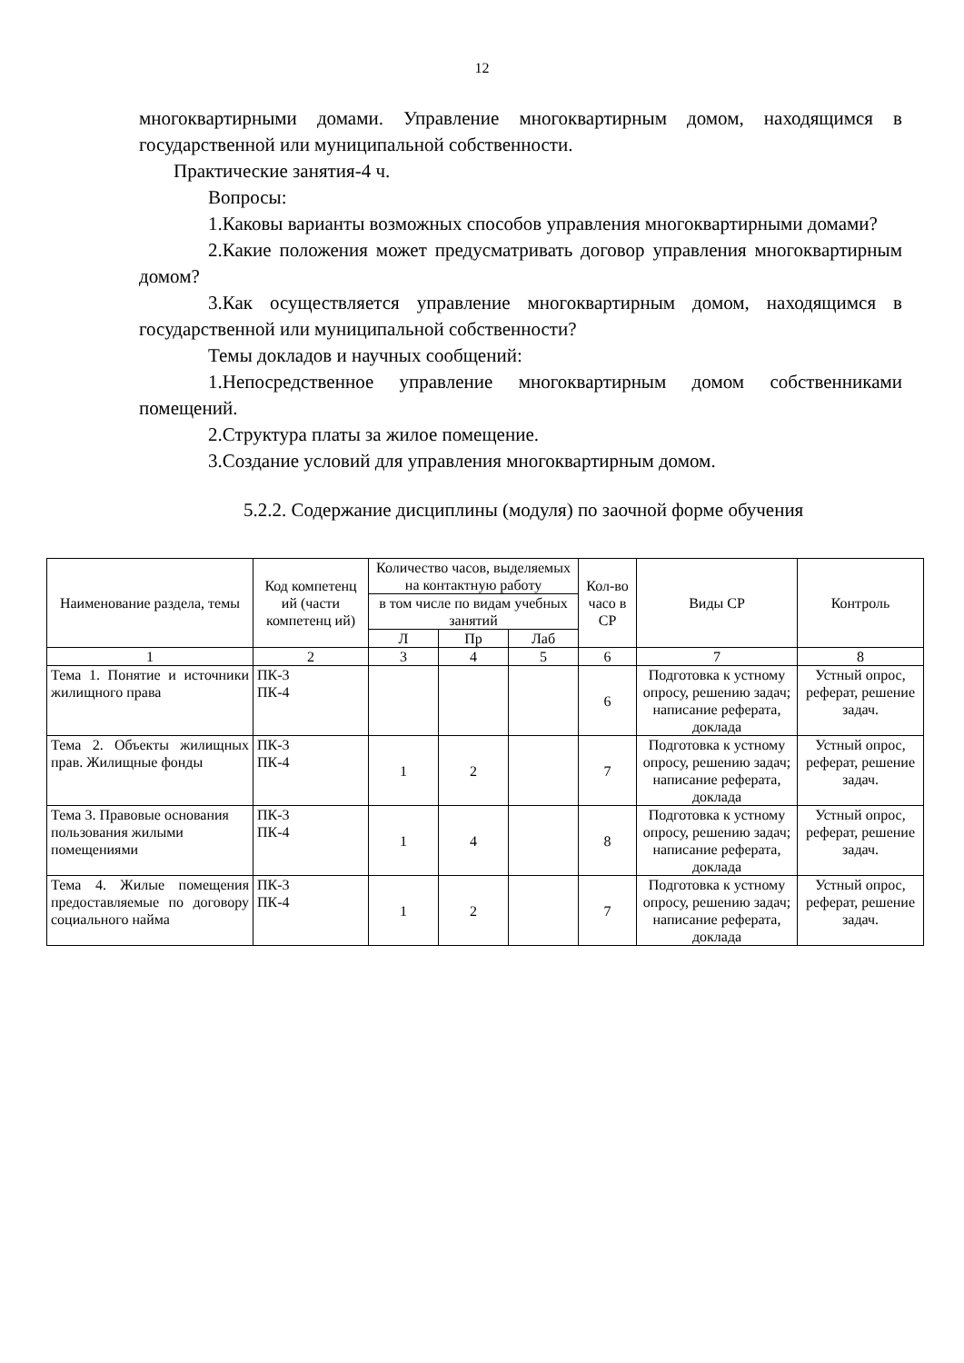12
многоквартирными домами. Управление многоквартирным домом, находящимся в государственной или муниципальной собственности.
Практические занятия-4 ч.
Вопросы:
1.Каковы варианты возможных способов управления многоквартирными домами?
2.Какие положения может предусматривать договор управления многоквартирным домом?
3.Как осуществляется управление многоквартирным домом, находящимся в государственной или муниципальной собственности?
Темы докладов и научных сообщений:
1.Непосредственное управление многоквартирным домом собственниками помещений.
2.Структура платы за жилое помещение.
3.Создание условий для управления многоквартирным домом.
5.2.2. Содержание дисциплины (модуля) по заочной форме обучения
| Наименование раздела, темы | Код компетенц ий (части компетенц ий) | Количество часов, выделяемых на контактную работу | | | Кол-во часо в СР | Виды СР | Контроль |
| --- | --- | --- | --- | --- | --- | --- | --- |
| | | в том числе по видам учебных занятий | | | | | |
| | | Л | Пр | Лаб | | | |
| 1 | 2 | 3 | 4 | 5 | 6 | 7 | 8 |
| Тема 1. Понятие и источники жилищного права | ПК-3 ПК-4 | | | | 6 | Подготовка к устному опросу, решению задач; написание реферата, доклада | Устный опрос, реферат, решение задач. |
| Тема 2. Объекты жилищных прав. Жилищные фонды | ПК-3 ПК-4 | 1 | 2 | | 7 | Подготовка к устному опросу, решению задач; написание реферата, доклада | Устный опрос, реферат, решение задач. |
| Тема 3. Правовые основания пользования жилыми помещениями | ПК-3 ПК-4 | 1 | 4 | | 8 | Подготовка к устному опросу, решению задач; написание реферата, доклада | Устный опрос, реферат, решение задач. |
| Тема 4. Жилые помещения предоставляемые по договору социального найма | ПК-3 ПК-4 | 1 | 2 | | 7 | Подготовка к устному опросу, решению задач; написание реферата, доклада | Устный опрос, реферат, решение задач. |